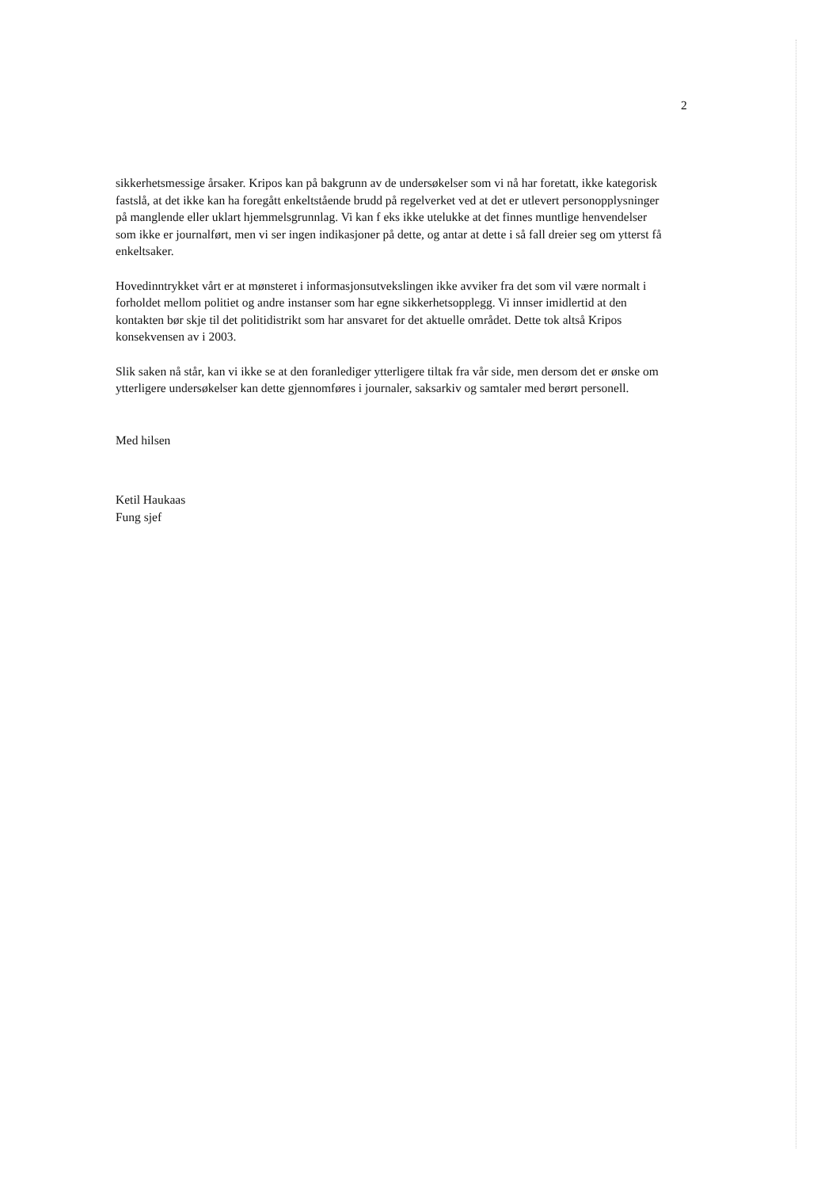2
sikkerhetsmessige årsaker. Kripos kan på bakgrunn av de undersøkelser som vi nå har foretatt, ikke kategorisk fastslå, at det ikke kan ha foregått enkeltstående brudd på regelverket ved at det er utlevert personopplysninger på manglende eller uklart hjemmelsgrunnlag. Vi kan f eks ikke utelukke at det finnes muntlige henvendelser som ikke er journalført, men vi ser ingen indikasjoner på dette, og antar at dette i så fall dreier seg om ytterst få enkeltsaker.
Hovedinntrykket vårt er at mønsteret i informasjonsutvekslingen ikke avviker fra det som vil være normalt i forholdet mellom politiet og andre instanser som har egne sikkerhetsopplegg. Vi innser imidlertid at den kontakten bør skje til det politidistrikt som har ansvaret for det aktuelle området. Dette tok altså Kripos konsekvensen av i 2003.
Slik saken nå står, kan vi ikke se at den foranlediger ytterligere tiltak fra vår side, men dersom det er ønske om ytterligere undersøkelser kan dette gjennomføres i journaler, saksarkiv og samtaler med berørt personell.
Med hilsen
Ketil Haukaas
Fung sjef